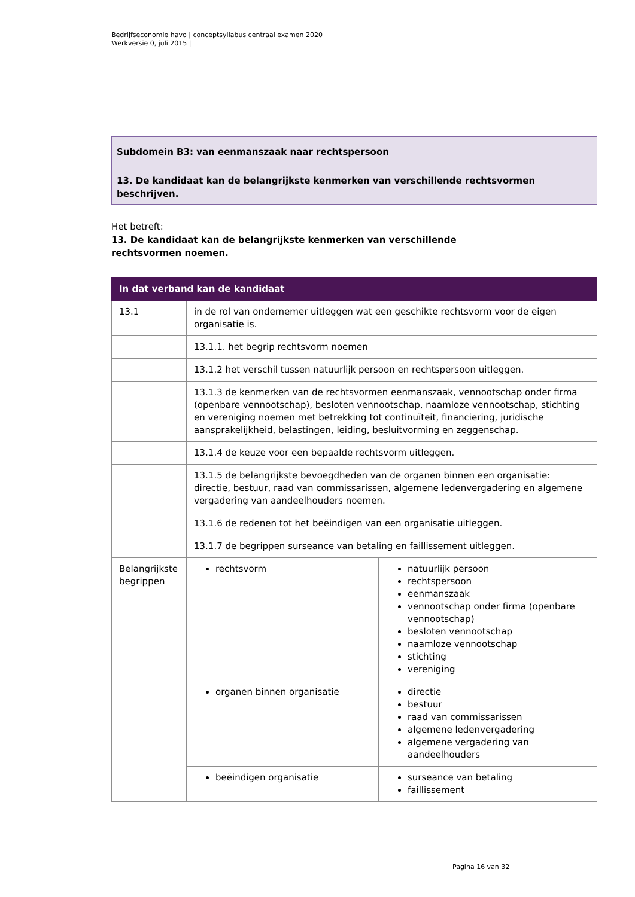Bedrijfseconomie havo | conceptsyllabus centraal examen 2020
Werkversie 0, juli 2015 |
Subdomein B3: van eenmanszaak naar rechtspersoon
13. De kandidaat kan de belangrijkste kenmerken van verschillende rechtsvormen beschrijven.
Het betreft:
13. De kandidaat kan de belangrijkste kenmerken van verschillende
rechtsvormen noemen.
| In dat verband kan de kandidaat | | |
| --- | --- | --- |
| 13.1 | in de rol van ondernemer uitleggen wat een geschikte rechtsvorm voor de eigen organisatie is. | |
| | 13.1.1. het begrip rechtsvorm noemen | |
| | 13.1.2 het verschil tussen natuurlijk persoon en rechtspersoon uitleggen. | |
| | 13.1.3 de kenmerken van de rechtsvormen eenmanszaak, vennootschap onder firma (openbare vennootschap), besloten vennootschap, naamloze vennootschap, stichting en vereniging noemen met betrekking tot continuïteit, financiering, juridische aansprakelijkheid, belastingen, leiding, besluitvorming en zeggenschap. | |
| | 13.1.4 de keuze voor een bepaalde rechtsvorm uitleggen. | |
| | 13.1.5 de belangrijkste bevoegdheden van de organen binnen een organisatie: directie, bestuur, raad van commissarissen, algemene ledenvergadering en algemene vergadering van aandeelhouders noemen. | |
| | 13.1.6 de redenen tot het beëindigen van een organisatie uitleggen. | |
| | 13.1.7 de begrippen surseance van betaling en faillissement uitleggen. | |
| Belangrijkste begrippen | rechtsvorm | natuurlijk persoon rechtspersoon eenmanszaak vennootschap onder firma (openbare vennootschap) besloten vennootschap naamloze vennootschap stichting vereniging |
| | organen binnen organisatie | directie bestuur raad van commissarissen algemene ledenvergadering algemene vergadering van aandeelhouders |
| | beëindigen organisatie | surseance van betaling faillissement |
Pagina 16 van 32